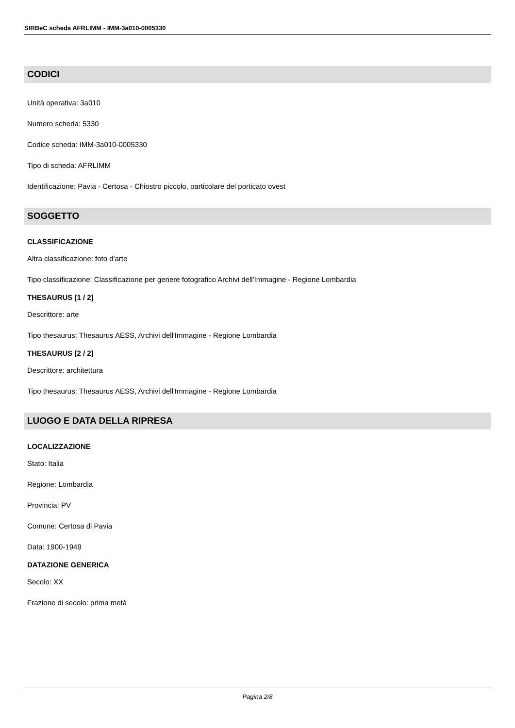SIRBeC scheda AFRLIMM - IMM-3a010-0005330
CODICI
Unità operativa: 3a010
Numero scheda: 5330
Codice scheda: IMM-3a010-0005330
Tipo di scheda: AFRLIMM
Identificazione: Pavia - Certosa - Chiostro piccolo, particolare del porticato ovest
SOGGETTO
CLASSIFICAZIONE
Altra classificazione: foto d'arte
Tipo classificazione: Classificazione per genere fotografico Archivi dell'Immagine - Regione Lombardia
THESAURUS [1 / 2]
Descrittore: arte
Tipo thesaurus: Thesaurus AESS, Archivi dell'Immagine - Regione Lombardia
THESAURUS [2 / 2]
Descrittore: architettura
Tipo thesaurus: Thesaurus AESS, Archivi dell'Immagine - Regione Lombardia
LUOGO E DATA DELLA RIPRESA
LOCALIZZAZIONE
Stato: Italia
Regione: Lombardia
Provincia: PV
Comune: Certosa di Pavia
Data: 1900-1949
DATAZIONE GENERICA
Secolo: XX
Frazione di secolo: prima metà
Pagina 2/8